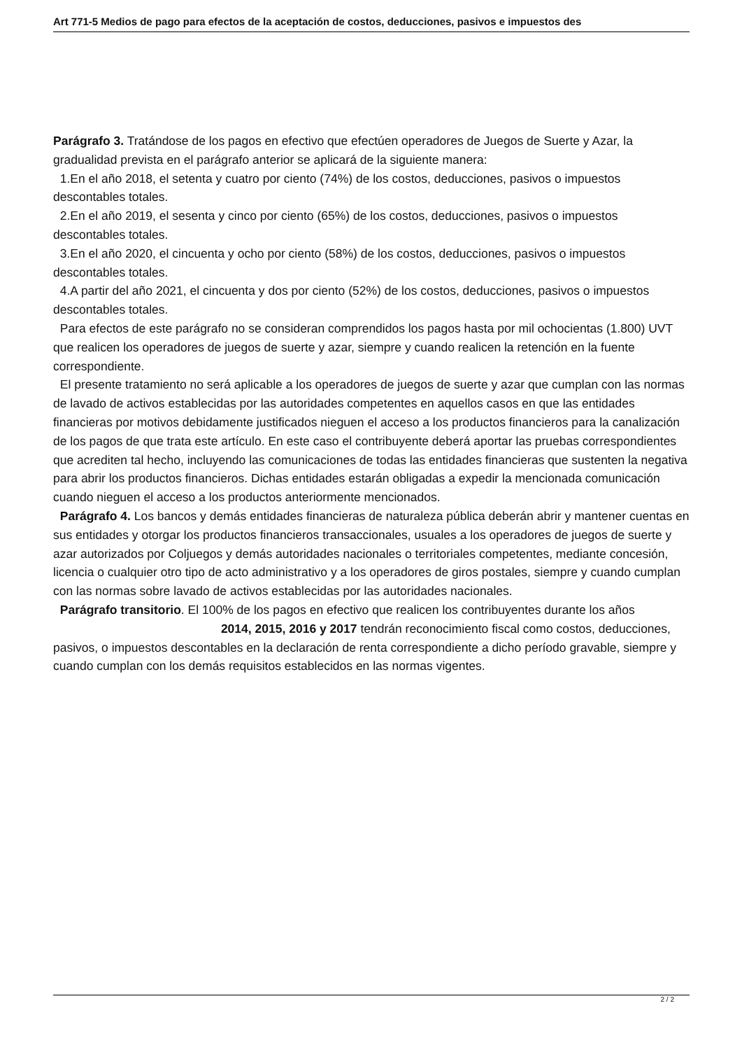Art 771-5 Medios de pago para efectos de la aceptación de costos, deducciones, pasivos e impuestos des
Parágrafo 3. Tratándose de los pagos en efectivo que efectúen operadores de Juegos de Suerte y Azar, la gradualidad prevista en el parágrafo anterior se aplicará de la siguiente manera:
1.En el año 2018, el setenta y cuatro por ciento (74%) de los costos, deducciones, pasivos o impuestos descontables totales.
2.En el año 2019, el sesenta y cinco por ciento (65%) de los costos, deducciones, pasivos o impuestos descontables totales.
3.En el año 2020, el cincuenta y ocho por ciento (58%) de los costos, deducciones, pasivos o impuestos descontables totales.
4.A partir del año 2021, el cincuenta y dos por ciento (52%) de los costos, deducciones, pasivos o impuestos descontables totales.
Para efectos de este parágrafo no se consideran comprendidos los pagos hasta por mil ochocientas (1.800) UVT que realicen los operadores de juegos de suerte y azar, siempre y cuando realicen la retención en la fuente correspondiente.
El presente tratamiento no será aplicable a los operadores de juegos de suerte y azar que cumplan con las normas de lavado de activos establecidas por las autoridades competentes en aquellos casos en que las entidades financieras por motivos debidamente justificados nieguen el acceso a los productos financieros para la canalización de los pagos de que trata este artículo. En este caso el contribuyente deberá aportar las pruebas correspondientes que acrediten tal hecho, incluyendo las comunicaciones de todas las entidades financieras que sustenten la negativa para abrir los productos financieros. Dichas entidades estarán obligadas a expedir la mencionada comunicación cuando nieguen el acceso a los productos anteriormente mencionados.
Parágrafo 4. Los bancos y demás entidades financieras de naturaleza pública deberán abrir y mantener cuentas en sus entidades y otorgar los productos financieros transaccionales, usuales a los operadores de juegos de suerte y azar autorizados por Coljuegos y demás autoridades nacionales o territoriales competentes, mediante concesión, licencia o cualquier otro tipo de acto administrativo y a los operadores de giros postales, siempre y cuando cumplan con las normas sobre lavado de activos establecidas por las autoridades nacionales.
Parágrafo transitorio. El 100% de los pagos en efectivo que realicen los contribuyentes durante los años 2014, 2015, 2016 y 2017 tendrán reconocimiento fiscal como costos, deducciones, pasivos, o impuestos descontables en la declaración de renta correspondiente a dicho período gravable, siempre y cuando cumplan con los demás requisitos establecidos en las normas vigentes.
2 / 2